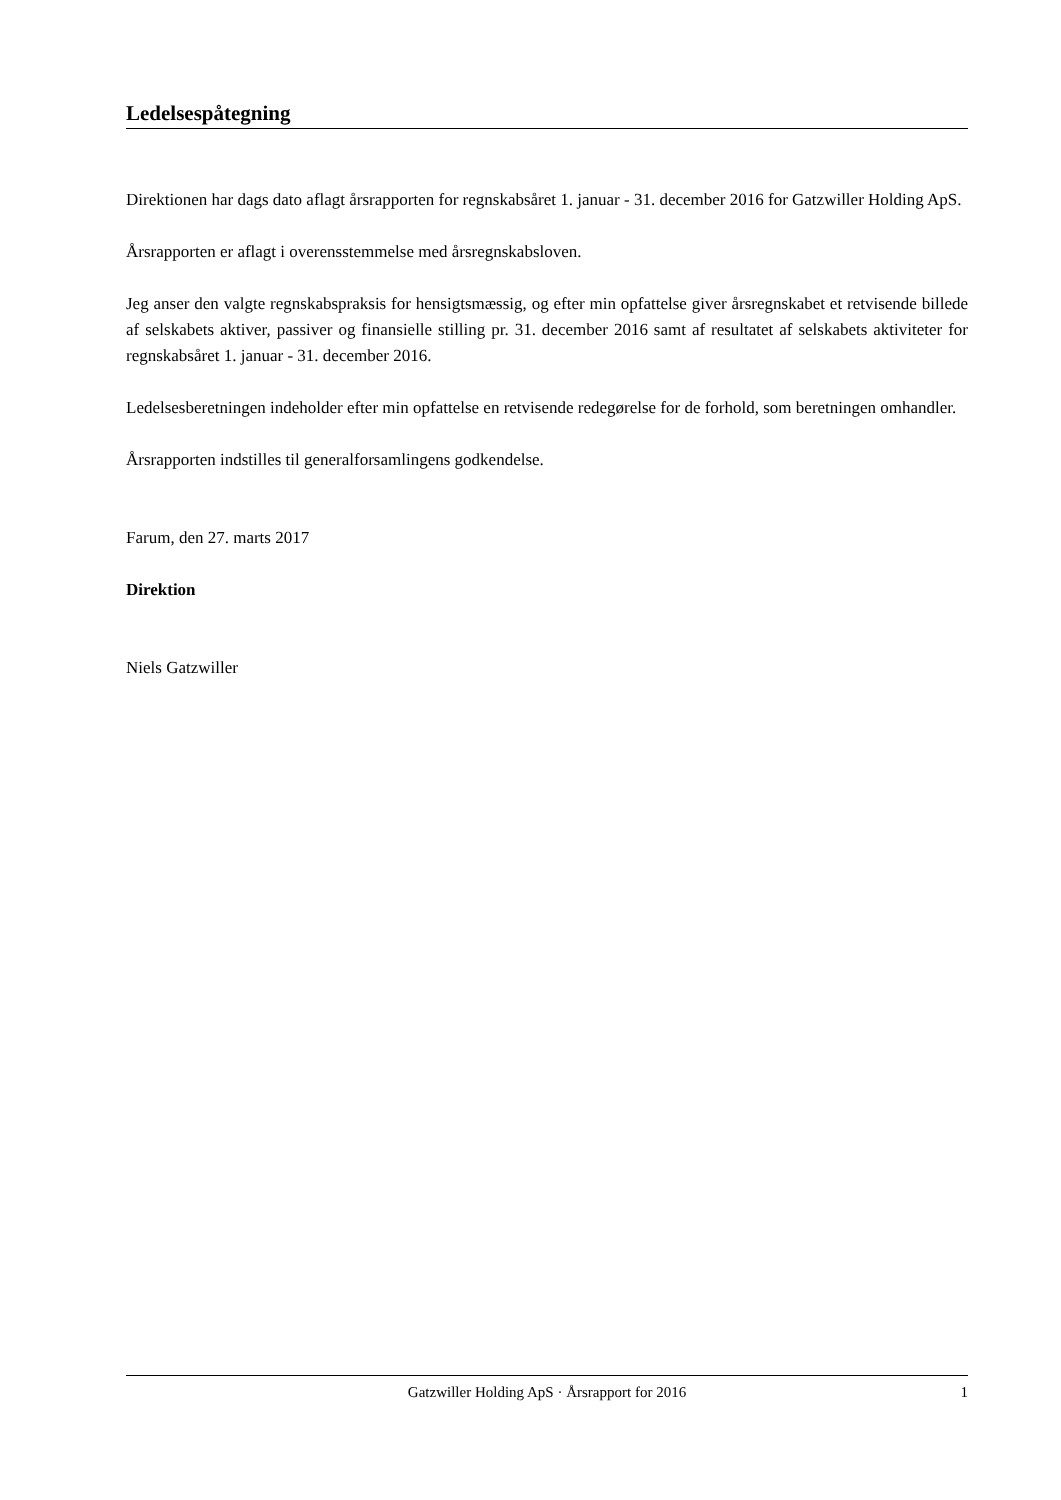Ledelsespåtegning
Direktionen har dags dato aflagt årsrapporten for regnskabsåret 1. januar - 31. december 2016 for Gatzwiller Holding ApS.
Årsrapporten er aflagt i overensstemmelse med årsregnskabsloven.
Jeg anser den valgte regnskabspraksis for hensigtsmæssig, og efter min opfattelse giver årsregnskabet et retvisende billede af selskabets aktiver, passiver og finansielle stilling pr. 31. december 2016 samt af resultatet af selskabets aktiviteter for regnskabsåret 1. januar - 31. december 2016.
Ledelsesberetningen indeholder efter min opfattelse en retvisende redegørelse for de forhold, som beretningen omhandler.
Årsrapporten indstilles til generalforsamlingens godkendelse.
Farum, den 27. marts 2017
Direktion
Niels Gatzwiller
Gatzwiller Holding ApS · Årsrapport for 2016 1